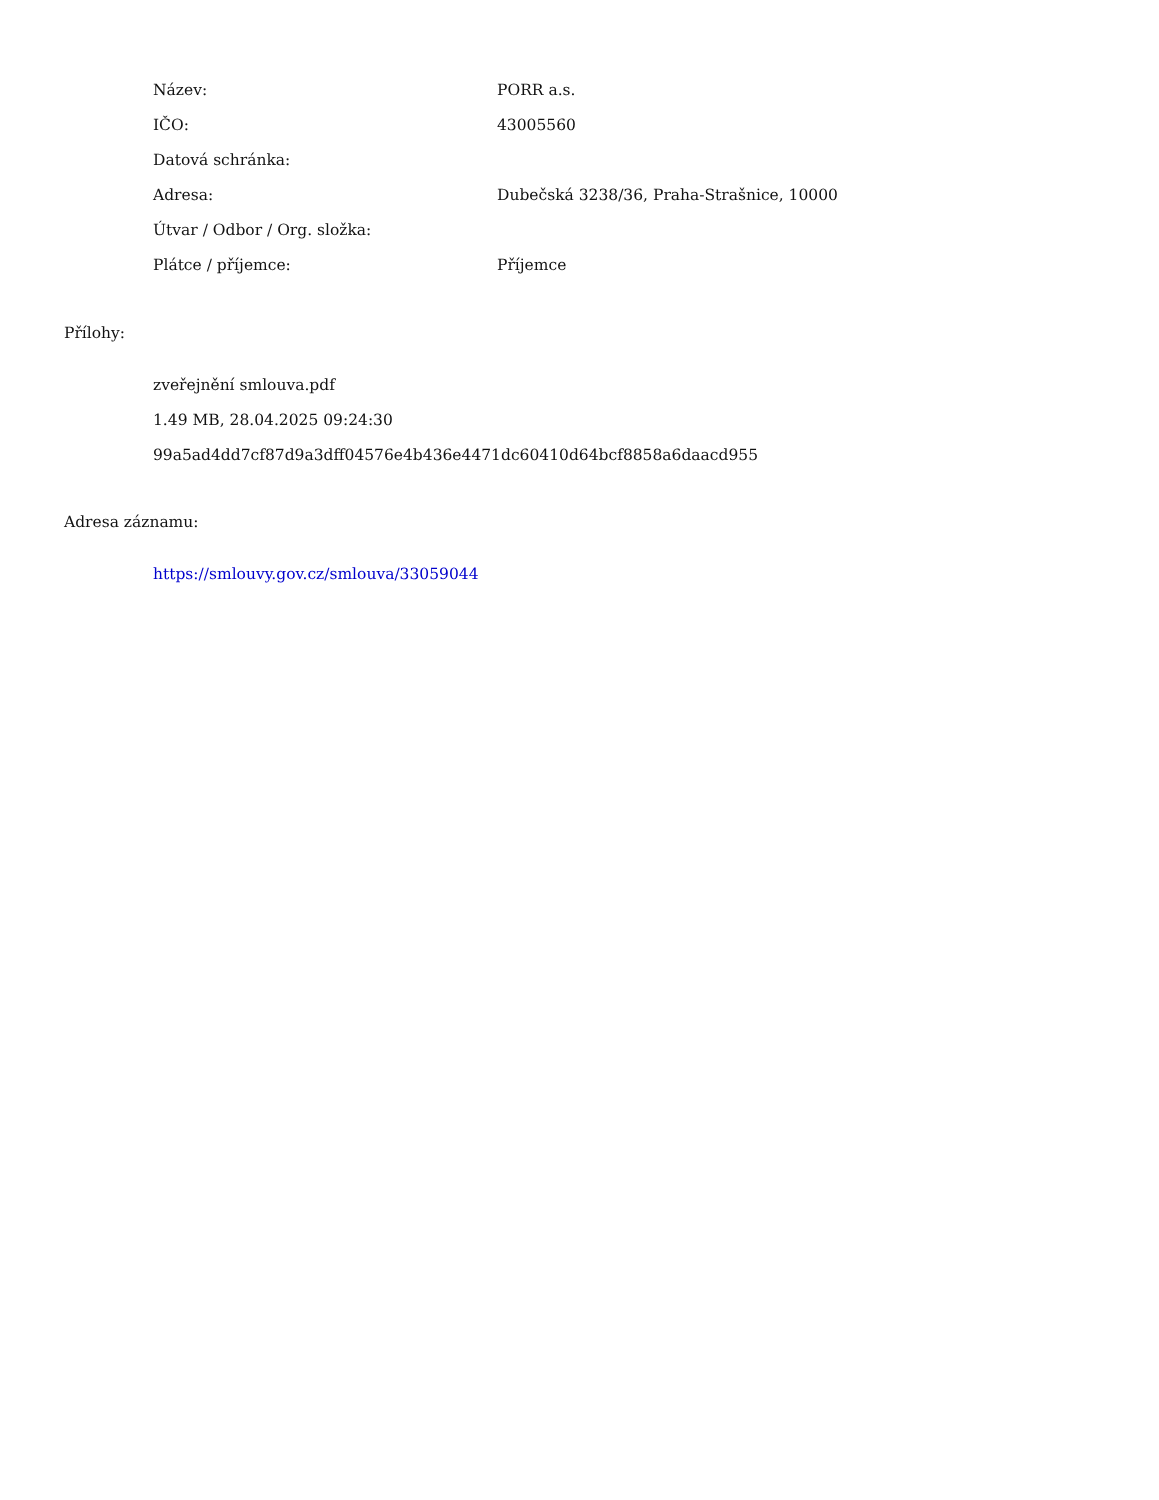| Název: | PORR a.s. |
| IČO: | 43005560 |
| Datová schránka: | |
| Adresa: | Dubečská 3238/36, Praha-Strašnice, 10000 |
| Útvar / Odbor / Org. složka: | |
| Plátce / příjemce: | Příjemce |
Přílohy:
zveřejnění smlouva.pdf
1.49 MB, 28.04.2025 09:24:30
99a5ad4dd7cf87d9a3dff04576e4b436e4471dc60410d64bcf8858a6daacd955
Adresa záznamu:
https://smlouvy.gov.cz/smlouva/33059044